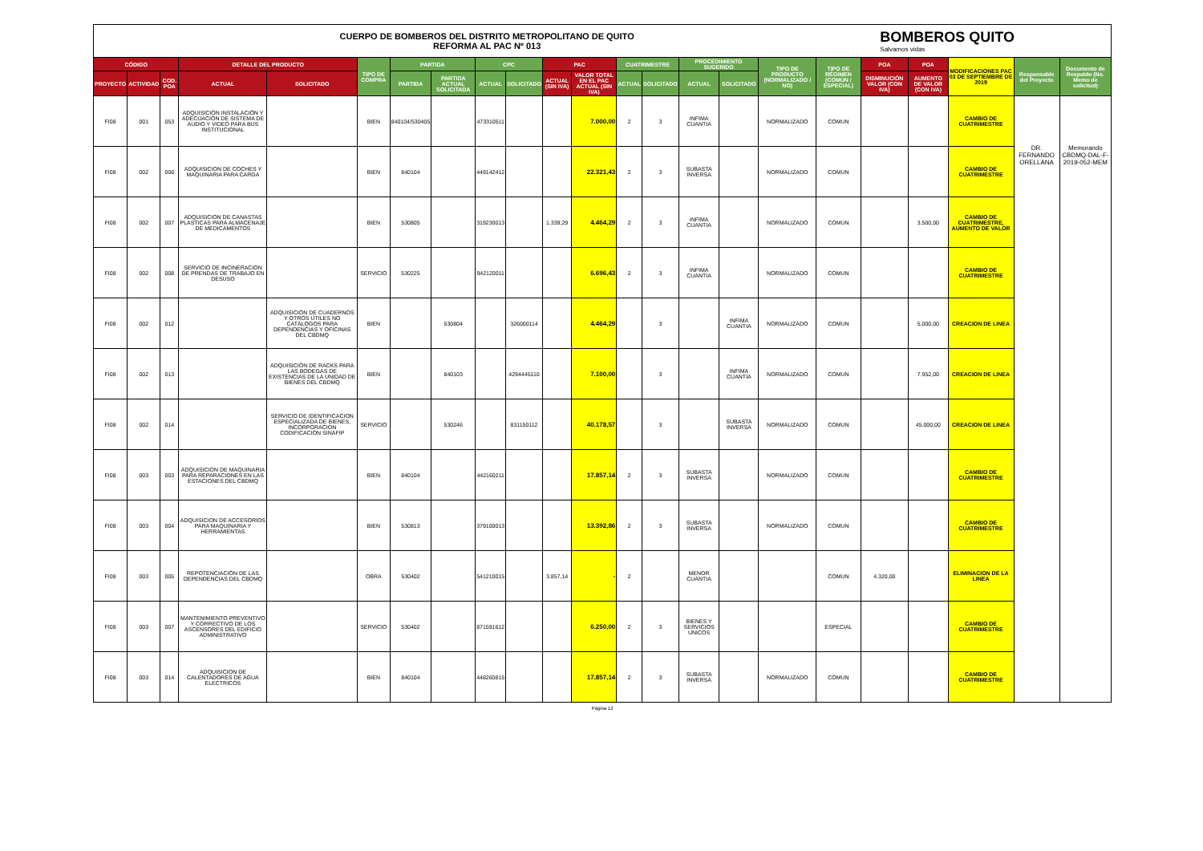CUERPO DE BOMBEROS DEL DISTRITO METROPOLITANO DE QUITO
REFORMA AL PAC Nº 013
BOMBEROS QUITO
Salvamos vidas
| CÓDIGO | | | DETALLE DEL PRODUCTO | | TIPO DE COMPRA | PARTIDA | | CPC | | PAC | | CUATRIMESTRE | | PROCEDIMIENTO SUGERIDO | | TIPO DE PRODUCTO (NORMALIZADO / NO) | TIPO DE RÉGIMEN (COMÚN / ESPECIAL) | POA | POA | MODIFICACIONES PAC 03 DE SEPTIEMBRE DE 2019 | Responsable del Proyecto | Documento de Respaldo (No. Memo de solicitud) |
| --- | --- | --- | --- | --- | --- | --- | --- | --- | --- | --- | --- | --- | --- | --- | --- | --- | --- | --- | --- | --- | --- | --- |
| PROYECTO | ACTIVIDAD | COD. POA | ACTUAL | SOLICITADO | | PARTIDA | PARTIDA ACTUAL SOLICITADA | ACTUAL | SOLICITADO | ACTUAL (SIN IVA) | VALOR TOTAL EN EL PAC ACTUAL (SIN IVA) | ACTUAL | SOLICITADO | ACTUAL | SOLICITADO | | | DISMINUCIÓN VALOR (CON IVA) | AUMENTO DE VALOR (CON IVA) | | | |
| FI08 | 001 | 053 | ADQUISICIÓN INSTALACIÓN Y ADECUACIÓN DE SISTEMA DE AUDIO Y VIDEO PARA BUS INSTITUCIONAL | | BIEN | 840104/530405 | | 473310511 | | | 7.000,00 | 2 | 3 | INFIMA CUANTIA | | NORMALIZADO | COMUN | | | CAMBIO DE CUATRIMESTRE | DR. FERNANDO ORELLANA | Memorando CBDMQ-DAL-F-2019-052-MEM |
| FI08 | 002 | 006 | ADQUISICION DE COCHES Y MAQUINARIA PARA CARGA | | BIEN | 840104 | | 449142412 | | | 22.321,43 | 2 | 3 | SUBASTA INVERSA | | NORMALIZADO | COMUN | | | CAMBIO DE CUATRIMESTRE | | |
| FI08 | 002 | 007 | ADQUISICION DE CANASTAS PLASTICAS PARA ALMACENAJE DE MEDICAMENTOS | | BIEN | 530805 | | 319230013 | | 1.339,29 | 4.464,29 | 2 | 3 | INFIMA CUANTIA | | NORMALIZADO | COMUN | | 3.500,00 | CAMBIO DE CUATRIMESTRE, AUMENTO DE VALOR | | |
| FI08 | 002 | 008 | SERVICIO DE INCINERACION DE PRENDAS DE TRABAJO EN DESUSO | | SERVICIO | 530225 | | 942120011 | | | 6.696,43 | 2 | 3 | INFIMA CUANTIA | | NORMALIZADO | COMUN | | | CAMBIO DE CUATRIMESTRE | | |
| FI08 | 002 | 012 | | ADQUISICIÓN DE CUADERNOS Y OTROS ÚTILES NO CATÁLOGOS PARA DEPENDENCIAS Y OFICINAS DEL CBDMQ | BIEN | | 530804 | | 326000114 | | 4.464,29 | | 3 | | INFIMA CUANTIA | NORMALIZADO | COMUN | | 5.000,00 | CREACION DE LINEA | | |
| FI08 | 002 | 013 | | ADQUISICIÓN DE RACKS PARA LAS BODEGAS DE EXISTENCIAS DE LA UNIDAD DE BIENES DEL CBDMQ | BIEN | | 840103 | | 4294445110 | | 7.100,00 | | 3 | | INFIMA CUANTIA | NORMALIZADO | COMUN | | 7.952,00 | CREACION DE LINEA | | |
| FI08 | 002 | 014 | | SERVICIO DE IDENTIFICACION ESPECIALIZADA DE BIENES, INCORPORACION CODIFICACION SINAFIP | SERVICIO | | 530246 | | 831150112 | | 40.178,57 | | 3 | | SUBASTA INVERSA | NORMALIZADO | COMUN | | 45.000,00 | CREACION DE LINEA | | |
| FI08 | 003 | 003 | ADQUISICION DE MAQUINARIA PARA REPARACIONES EN LAS ESTACIONES DEL CBDMQ | | BIEN | 840104 | | 442160211 | | | 17.857,14 | 2 | 3 | SUBASTA INVERSA | | NORMALIZADO | COMUN | | | CAMBIO DE CUATRIMESTRE | | |
| FI08 | 003 | 004 | ADQUISICION DE ACCESORIOS PARA MAQUINARIA Y HERRAMIENTAS | | BIEN | 530813 | | 379100013 | | | 13.392,86 | 2 | 3 | SUBASTA INVERSA | | NORMALIZADO | COMUN | | | CAMBIO DE CUATRIMESTRE | | |
| FI08 | 003 | 005 | REPOTENCIACIÓN DE LAS DEPENDENCIAS DEL CBDMQ | | OBRA | 530402 | | 541210015 | | 3.857,14 | - | 2 | | MENOR CUANTIA | | | COMUN | 4.320,00 | | ELIMINACION DE LA LINEA | | |
| FI08 | 003 | 007 | MANTENIMIENTO PREVENTIVO Y CORRECTIVO DE LOS ASCENSORES DEL EDIFICIO ADMINISTRATIVO | | SERVICIO | 530402 | | 871591612 | | | 6.250,00 | 2 | 3 | BIENES Y SERVICIOS UNICOS | | | ESPECIAL | | | CAMBIO DE CUATRIMESTRE | | |
| FI08 | 003 | 014 | ADQUISICION DE CALENTADORES DE AGUA ELECTRICOS | | BIEN | 840104 | | 448260815 | | | 17.857,14 | 2 | 3 | SUBASTA INVERSA | | NORMALIZADO | COMUN | | | CAMBIO DE CUATRIMESTRE | | |
Página 12